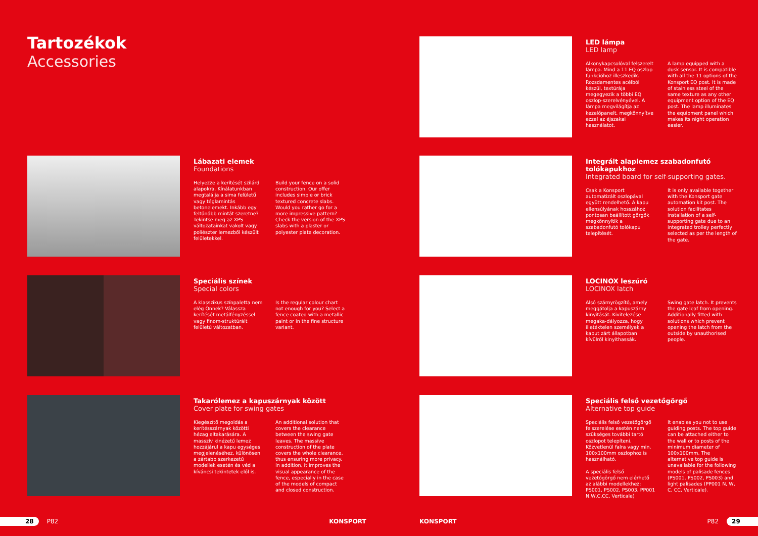Tartozékok
Accessories
Lábazati elemek
Foundations
Helyezze a kerítését szilárd alapokra. Kínálatunkban megtalálja a sima felületű vagy téglamintás betonelemekt. Inkább egy feltűnőbb mintát szeretne? Tekintse meg az XPS változatainkat vakolt vagy poliészter lemezből készült felületekkel.
Build your fence on a solid construction. Our offer includes simple or brick textured concrete slabs. Would you rather go for a more impressive pattern? Check the version of the XPS slabs with a plaster or polyester plate decoration.
Speciális színek
Special colors
A klasszikus színpaletta nem elég Önnek? Válassza kerítését metálfényzéssel vagy finom-struktúrált felületű változatban.
Is the regular colour chart not enough for you? Select a fence coated with a metallic paint or in the fine structure variant.
Takarólemez a kapuszárnyak között
Cover plate for swing gates
Kiegészítő megoldás a kerítésszárnyak közötti hézag eltakarására. A masszív kinézetű lemez hozzájárul a kapu egységes megjelenéséhez, különösen a zártabb szerkezetű modellek esetén és véd a kíváncsi tekintetek elől is.
An additional solution that covers the clearance between the swing gate leaves. The massive construction of the plate covers the whole clearance, thus ensuring more privacy. In addition, it improves the visual appearance of the fence, especially in the case of the models of compact and closed construction.
28 P82 KONSPORT
LED lámpa
LED lamp
Alkonykapcsolóval felszerelt lámpa. Mind a 11 EQ oszlop funkcióhoz illeszkedik. Rozsdamentes acélból készül, textúrája megegyezik a többi EQ oszlop-szerelvényével. A lámpa megvilágítja az kezelőpanelt, megkönnyítve ezzel az éjszakai használatot.
A lamp equipped with a dusk sensor. It is compatible with all the 11 options of the Konsport EQ post. It is made of stainless steel of the same texture as any other equipment option of the EQ post. The lamp illuminates the equipment panel which makes its night operation easier.
Integrált alaplemez szabadonfutó tolókapukhoz
Integrated board for self-supporting gates.
Csak a Konsport automatizált oszlopával együtt rendelhető. A kapu ellensúlyának hosszához pontosan beállított görgők megkönnyítik a szabadonfutó tolókapu telepítését.
It is only available together with the Konsport gate automation kit post. The solution facilitates installation of a self-supporting gate due to an integrated trolley perfectly selected as per the length of the gate.
LOCINOX leszúró
LOCINOX latch
Alsó szárnyrögzítő, amely meggátolja a kapuszárny kinyitását. Kivitelezése megaka-dályozza, hogy illetéktelen személyek a kaput zárt állapotban kívülről kinyithassák.
Swing gate latch. It prevents the gate leaf from opening. Additionally fitted with solutions which prevent opening the latch from the outside by unauthorised people.
Speciális felső vezetőgörgő
Alternative top guide
Speciális felső vezetőgörgő felszerelése esetén nem szükséges további tartó oszlopot telepíteni. Közvetlenül falra vagy min. 100x100mm oszlophoz is használható.
A speciális felső vezetőgörgő nem elérhető az alábbi modellekhez: PS001, PS002, PS003, PP001 N,W,C,CC, Verticale)
It enables you not to use guiding posts. The top guide can be attached either to the wall or to posts of the minimum diameter of 100x100mm. The alternative top guide is unavailable for the following models of palisade fences (PS001, PS002, PS003) and light palisades (PP001 N, W, C, CC, Verticale).
KONSPORT P82 29